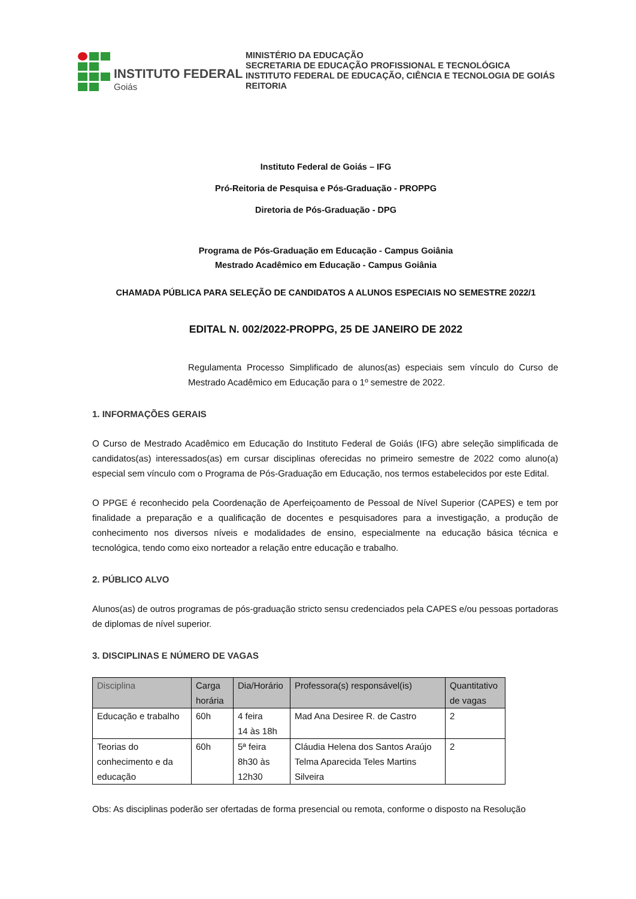INSTITUTO FEDERAL
Goiás
MINISTÉRIO DA EDUCAÇÃO
SECRETARIA DE EDUCAÇÃO PROFISSIONAL E TECNOLÓGICA
INSTITUTO FEDERAL DE EDUCAÇÃO, CIÊNCIA E TECNOLOGIA DE GOIÁS
REITORIA
Instituto Federal de Goiás – IFG
Pró-Reitoria de Pesquisa e Pós-Graduação - PROPPG
Diretoria de Pós-Graduação - DPG
Programa de Pós-Graduação em Educação - Campus Goiânia
Mestrado Acadêmico em Educação - Campus Goiânia
CHAMADA PÚBLICA PARA SELEÇÃO DE CANDIDATOS A ALUNOS ESPECIAIS NO SEMESTRE 2022/1
EDITAL N. 002/2022-PROPPG, 25 DE JANEIRO DE 2022
Regulamenta Processo Simplificado de alunos(as) especiais sem vínculo do Curso de Mestrado Acadêmico em Educação para o 1º semestre de 2022.
1. INFORMAÇÕES GERAIS
O Curso de Mestrado Acadêmico em Educação do Instituto Federal de Goiás (IFG) abre seleção simplificada de candidatos(as) interessados(as) em cursar disciplinas oferecidas no primeiro semestre de 2022 como aluno(a) especial sem vínculo com o Programa de Pós-Graduação em Educação, nos termos estabelecidos por este Edital.
O PPGE é reconhecido pela Coordenação de Aperfeiçoamento de Pessoal de Nível Superior (CAPES) e tem por finalidade a preparação e a qualificação de docentes e pesquisadores para a investigação, a produção de conhecimento nos diversos níveis e modalidades de ensino, especialmente na educação básica técnica e tecnológica, tendo como eixo norteador a relação entre educação e trabalho.
2. PÚBLICO ALVO
Alunos(as) de outros programas de pós-graduação stricto sensu credenciados pela CAPES e/ou pessoas portadoras de diplomas de nível superior.
3. DISCIPLINAS E NÚMERO DE VAGAS
| Disciplina | Carga horária | Dia/Horário | Professora(s) responsável(is) | Quantitativo de vagas |
| --- | --- | --- | --- | --- |
| Educação e trabalho | 60h | 4 feira 14 às 18h | Mad Ana Desiree R. de Castro | 2 |
| Teorias do conhecimento e da educação | 60h | 5ª feira 8h30 às 12h30 | Cláudia Helena dos Santos Araújo Telma Aparecida Teles Martins Silveira | 2 |
Obs: As disciplinas poderão ser ofertadas de forma presencial ou remota, conforme o disposto na Resolução